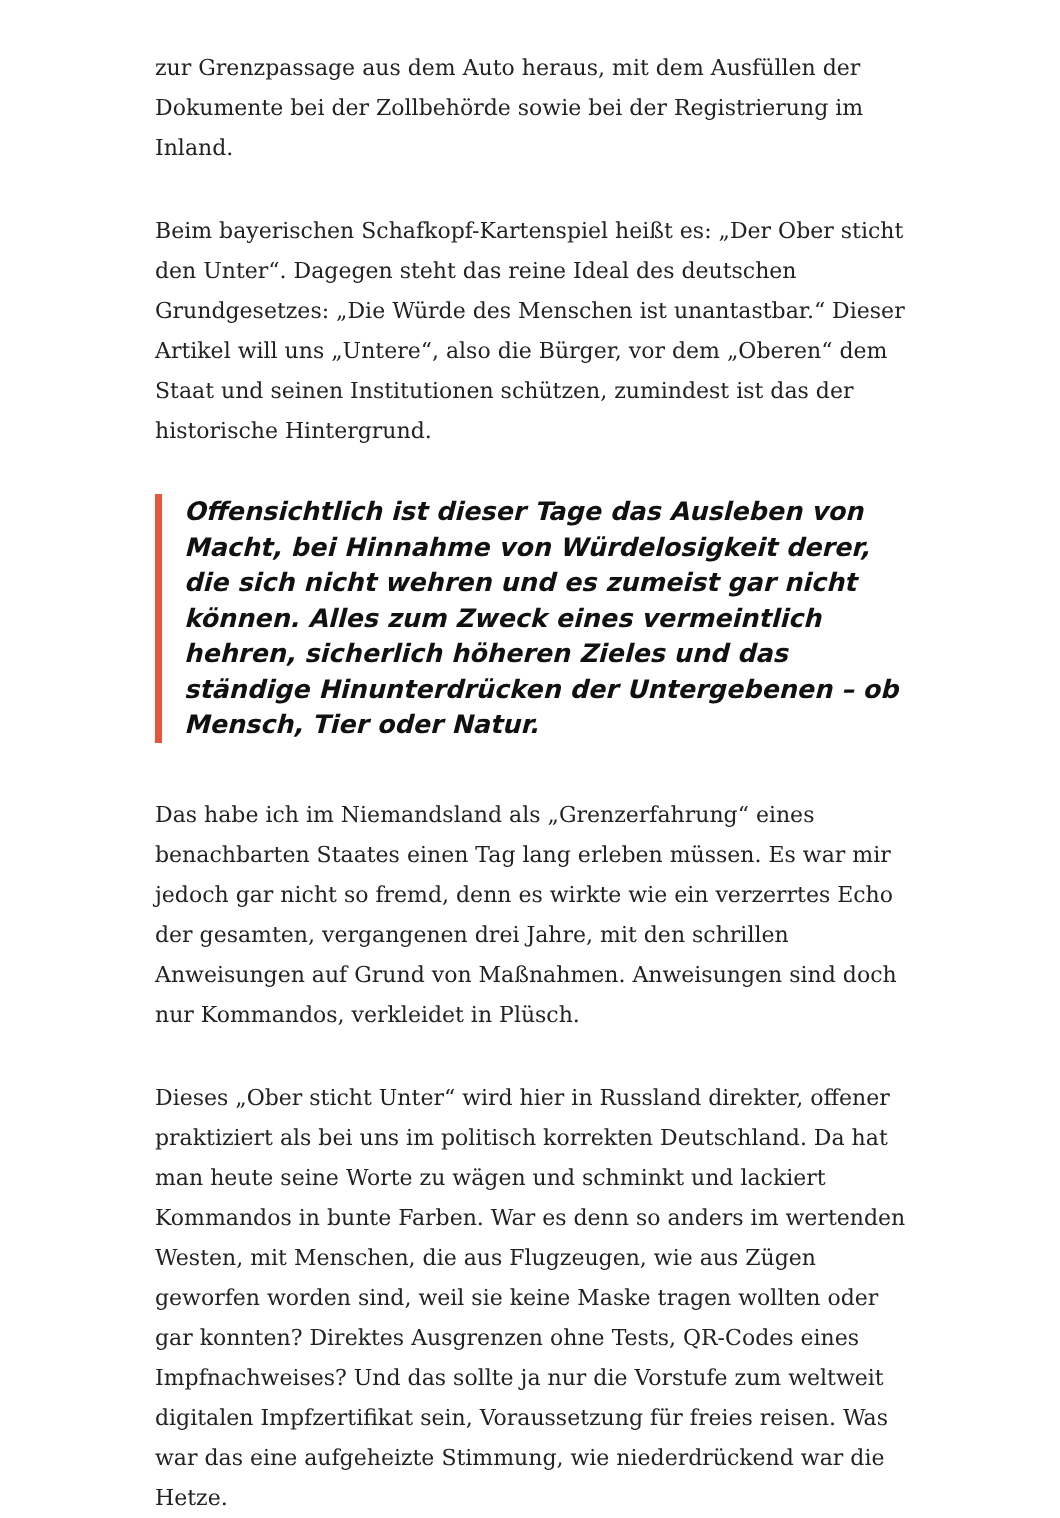zur Grenzpassage aus dem Auto heraus, mit dem Ausfüllen der Dokumente bei der Zollbehörde sowie bei der Registrierung im Inland.
Beim bayerischen Schafkopf-Kartenspiel heißt es: „Der Ober sticht den Unter“. Dagegen steht das reine Ideal des deutschen Grundgesetzes: „Die Würde des Menschen ist unantastbar.“ Dieser Artikel will uns „Untere“, also die Bürger, vor dem „Oberen“ dem Staat und seinen Institutionen schützen, zumindest ist das der historische Hintergrund.
Offensichtlich ist dieser Tage das Ausleben von Macht, bei Hinnahme von Würdelosigkeit derer, die sich nicht wehren und es zumeist gar nicht können. Alles zum Zweck eines vermeintlich hehren, sicherlich höheren Zieles und das ständige Hinunterdrücken der Untergebenen – ob Mensch, Tier oder Natur.
Das habe ich im Niemandsland als „Grenzerfahrung“ eines benachbarten Staates einen Tag lang erleben müssen. Es war mir jedoch gar nicht so fremd, denn es wirkte wie ein verzerrtes Echo der gesamten, vergangenen drei Jahre, mit den schrillen Anweisungen auf Grund von Maßnahmen. Anweisungen sind doch nur Kommandos, verkleidet in Plüsch.
Dieses „Ober sticht Unter“ wird hier in Russland direkter, offener praktiziert als bei uns im politisch korrekten Deutschland. Da hat man heute seine Worte zu wägen und schminkt und lackiert Kommandos in bunte Farben. War es denn so anders im wertenden Westen, mit Menschen, die aus Flugzeugen, wie aus Zügen geworfen worden sind, weil sie keine Maske tragen wollten oder gar konnten? Direktes Ausgrenzen ohne Tests, QR-Codes eines Impfnachweises? Und das sollte ja nur die Vorstufe zum weltweit digitalen Impfzertifikat sein, Voraussetzung für freies reisen. Was war das eine aufgeheizte Stimmung, wie niederdrückend war die Hetze.